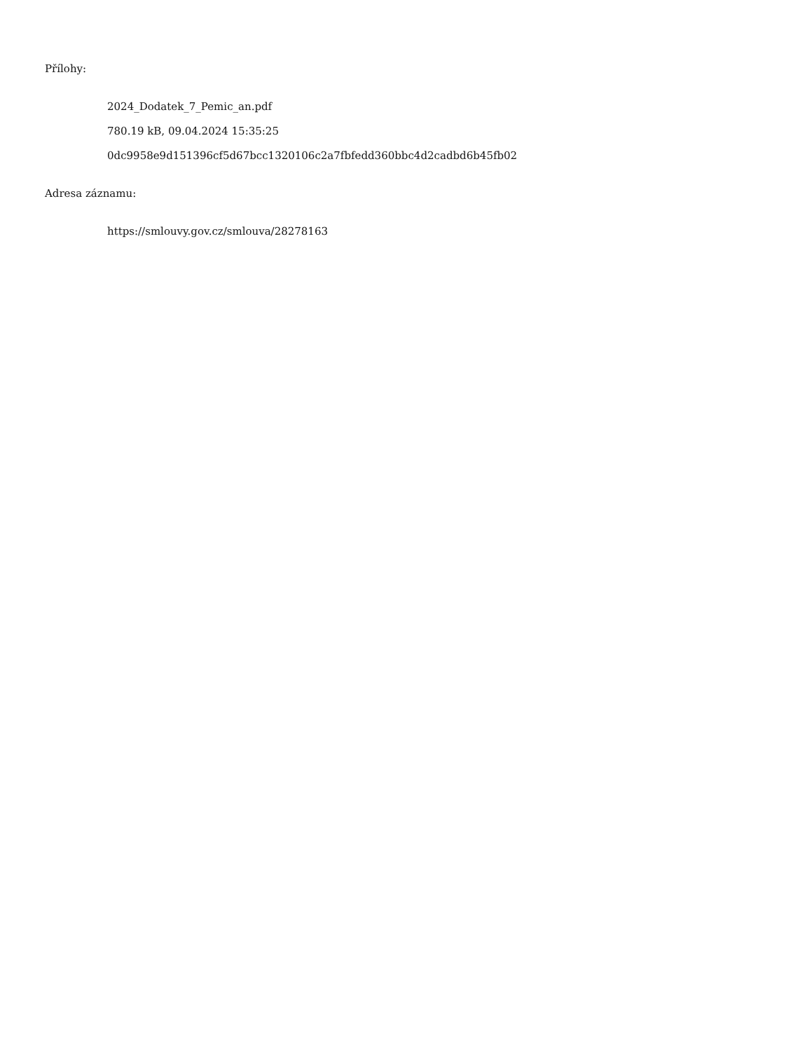Přílohy:
2024_Dodatek_7_Pemic_an.pdf
780.19 kB, 09.04.2024 15:35:25
0dc9958e9d151396cf5d67bcc1320106c2a7fbfedd360bbc4d2cadbd6b45fb02
Adresa záznamu:
https://smlouvy.gov.cz/smlouva/28278163